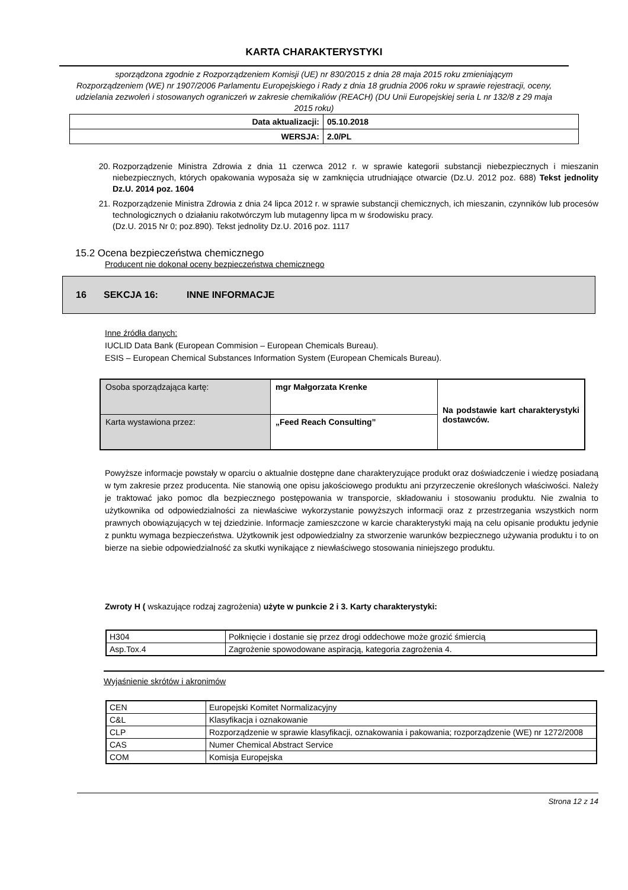KARTA CHARAKTERYSTYKI
sporządzona zgodnie z Rozporządzeniem Komisji (UE) nr 830/2015 z dnia 28 maja 2015 roku zmieniającym
Rozporządzeniem (WE) nr 1907/2006 Parlamentu Europejskiego i Rady z dnia 18 grudnia 2006 roku w sprawie rejestracji, oceny, udzielania zezwoleń i stosowanych ograniczeń w zakresie chemikaliów (REACH) (DU Unii Europejskiej seria L nr 132/8 z 29 maja 2015 roku)
| Data aktualizacji: | 05.10.2018 |
| WERSJA: | 2.0/PL |
20. Rozporządzenie Ministra Zdrowia z dnia 11 czerwca 2012 r. w sprawie kategorii substancji niebezpiecznych i mieszanin niebezpiecznych, których opakowania wyposaża się w zamknięcia utrudniające otwarcie (Dz.U. 2012 poz. 688) Tekst jednolity Dz.U. 2014 poz. 1604
21. Rozporządzenie Ministra Zdrowia z dnia 24 lipca 2012 r. w sprawie substancji chemicznych, ich mieszanin, czynników lub procesów technologicznych o działaniu rakotwórczym lub mutagenny lipca m w środowisku pracy.
(Dz.U. 2015 Nr 0; poz.890). Tekst jednolity Dz.U. 2016 poz. 1117
15.2 Ocena bezpieczeństwa chemicznego
Producent nie dokonał oceny bezpieczeństwa chemicznego
16 SEKCJA 16: INNE INFORMACJE
Inne źródła danych:
IUCLID Data Bank (European Commision – European Chemicals Bureau).
ESIS – European Chemical Substances Information System (European Chemicals Bureau).
| Osoba sporządzająca kartę: | mgr Małgorzata Krenke | Na podstawie kart charakterystyki dostawców. |
| Karta wystawiona przez: | „Feed Reach Consulting” | |
Powyższe informacje powstały w oparciu o aktualnie dostępne dane charakteryzujące produkt oraz doświadczenie i wiedzę posiadaną w tym zakresie przez producenta. Nie stanowią one opisu jakościowego produktu ani przyrzeczenie określonych właściwości. Należy je traktować jako pomoc dla bezpiecznego postępowania w transporcie, składowaniu i stosowaniu produktu. Nie zwalnia to użytkownika od odpowiedzialności za niewłaściwe wykorzystanie powyższych informacji oraz z przestrzegania wszystkich norm prawnych obowiązujących w tej dziedzinie. Informacje zamieszczone w karcie charakterystyki mają na celu opisanie produktu jedynie z punktu wymaga bezpieczeństwa. Użytkownik jest odpowiedzialny za stworzenie warunków bezpiecznego używania produktu i to on bierze na siebie odpowiedzialność za skutki wynikające z niewłaściwego stosowania niniejszego produktu.
Zwroty H ( wskazujące rodzaj zagrożenia) użyte w punkcie 2 i 3. Karty charakterystyki:
| H304 | Połknięcie i dostanie się przez drogi oddechowe może grozić śmiercią |
| Asp.Tox.4 | Zagrożenie spowodowane aspiracją, kategoria zagrożenia 4. |
Wyjaśnienie skrótów i akronimów
| CEN | Europejski Komitet Normalizacyjny |
| C&L | Klasyfikacja i oznakowanie |
| CLP | Rozporządzenie w sprawie klasyfikacji, oznakowania i pakowania; rozporządzenie (WE) nr 1272/2008 |
| CAS | Numer Chemical Abstract Service |
| COM | Komisja Europejska |
Strona 12 z 14